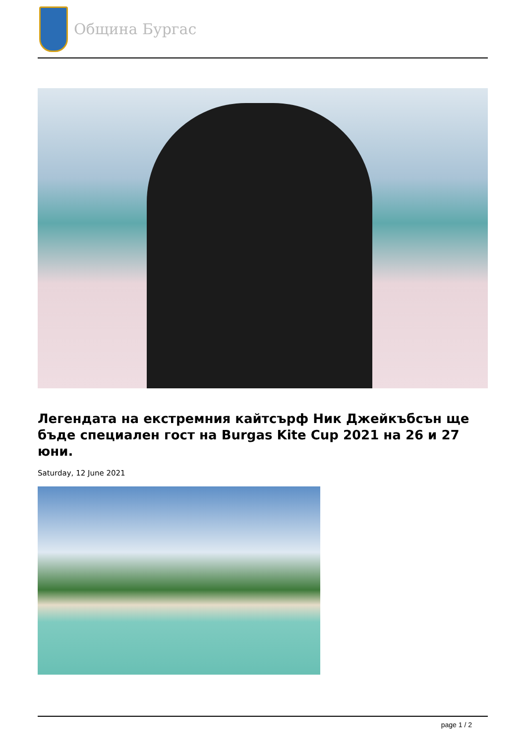Община Бургас
Легендата на екстремния кайтсърф Ник Джейкъбсън ще бъде специален гост на Burgas Kite Cup 2021 на 26 и 27 юни.
Saturday, 12 June 2021
page 1 / 2